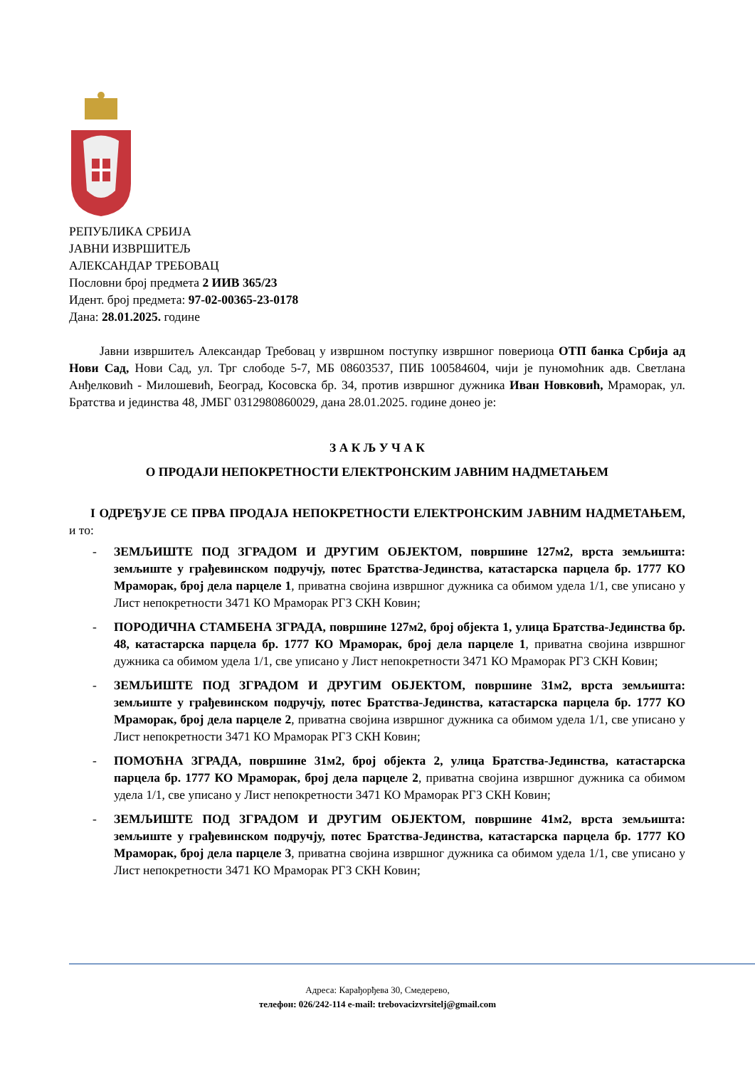РЕПУБЛИКА СРБИЈА
ЈАВНИ ИЗВРШИТЕЉ
АЛЕКСАНДАР ТРЕБОВАЦ
Пословни број предмета 2 ИИВ 365/23
Идент. број предмета: 97-02-00365-23-0178
Дана: 28.01.2025. године
Јавни извршитељ Александар Требовац у извршном поступку извршног повериоца ОТП банка Србија ад Нови Сад, Нови Сад, ул. Трг слободе 5-7, МБ 08603537, ПИБ 100584604, чији је пуномоћник адв. Светлана Анђелковић - Милошевић, Београд, Косовска бр. 34, против извршног дужника Иван Новковић, Мраморак, ул. Братства и јединства 48, ЈМБГ 0312980860029, дана 28.01.2025. године донео је:
З А К Љ У Ч А К
О ПРОДАЈИ НЕПОКРЕТНОСТИ ЕЛЕКТРОНСКИМ ЈАВНИМ НАДМЕТАЊЕМ
I ОДРЕЂУЈЕ СЕ ПРВА ПРОДАЈА НЕПОКРЕТНОСТИ ЕЛЕКТРОНСКИМ ЈАВНИМ НАДМЕТАЊЕМ, и то:
- ЗЕМЉИШТЕ ПОД ЗГРАДОМ И ДРУГИМ ОБЈЕКТОМ, површине 127м2, врста земљишта: земљиште у грађевинском подручју, потес Братства-Јединства, катастарска парцела бр. 1777 КО Мраморак, број дела парцеле 1, приватна својина извршног дужника са обимом удела 1/1, све уписано у Лист непокретности 3471 КО Мраморак РГЗ СКН Ковин;
- ПОРОДИЧНА СТАМБЕНА ЗГРАДА, површине 127м2, број објекта 1, улица Братства-Јединства бр. 48, катастарска парцела бр. 1777 КО Мраморак, број дела парцеле 1, приватна својина извршног дужника са обимом удела 1/1, све уписано у Лист непокретности 3471 КО Мраморак РГЗ СКН Ковин;
- ЗЕМЉИШТЕ ПОД ЗГРАДОМ И ДРУГИМ ОБЈЕКТОМ, површине 31м2, врста земљишта: земљиште у грађевинском подручју, потес Братства-Јединства, катастарска парцела бр. 1777 КО Мраморак, број дела парцеле 2, приватна својина извршног дужника са обимом удела 1/1, све уписано у Лист непокретности 3471 КО Мраморак РГЗ СКН Ковин;
- ПОМОЋНА ЗГРАДА, површине 31м2, број објекта 2, улица Братства-Јединства, катастарска парцела бр. 1777 КО Мраморак, број дела парцеле 2, приватна својина извршног дужника са обимом удела 1/1, све уписано у Лист непокретности 3471 КО Мраморак РГЗ СКН Ковин;
- ЗЕМЉИШТЕ ПОД ЗГРАДОМ И ДРУГИМ ОБЈЕКТОМ, површине 41м2, врста земљишта: земљиште у грађевинском подручју, потес Братства-Јединства, катастарска парцела бр. 1777 КО Мраморак, број дела парцеле 3, приватна својина извршног дужника са обимом удела 1/1, све уписано у Лист непокретности 3471 КО Мраморак РГЗ СКН Ковин;
Адреса: Карађорђева 30, Смедерево,
телефон: 026/242-114 e-mail: trebovacizvrsitelj@gmail.com